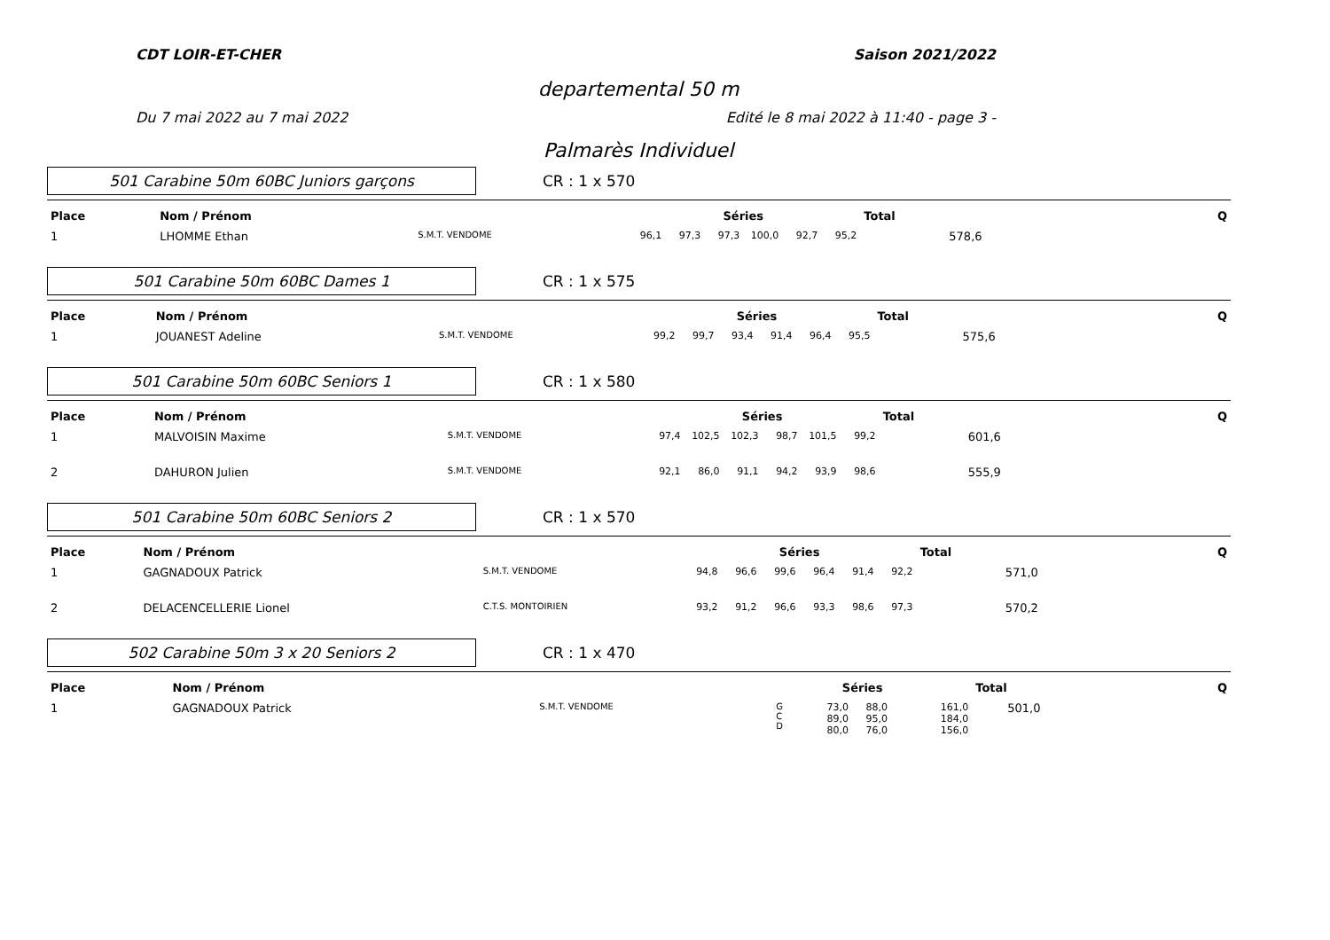CDT LOIR-ET-CHER Saison 2021/2022
departemental 50 m
Du 7 mai 2022 au 7 mai 2022 Edité le 8 mai 2022 à 11:40 - page 3 -
Palmarès Individuel
501 Carabine 50m 60BC Juniors garçons
CR : 1 x 570
| Place | Nom / Prénom | | Séries | | | | | | Total | Q |
| --- | --- | --- | --- | --- | --- | --- | --- | --- | --- | --- |
| 1 | LHOMME Ethan | S.M.T. VENDOME | 96,1 | 97,3 | 97,3 | 100,0 | 92,7 | 95,2 | 578,6 | |
501 Carabine 50m 60BC Dames 1
CR : 1 x 575
| Place | Nom / Prénom | | Séries | | | | | | Total | Q |
| --- | --- | --- | --- | --- | --- | --- | --- | --- | --- | --- |
| 1 | JOUANEST Adeline | S.M.T. VENDOME | 99,2 | 99,7 | 93,4 | 91,4 | 96,4 | 95,5 | 575,6 | |
501 Carabine 50m 60BC Seniors 1
CR : 1 x 580
| Place | Nom / Prénom | | Séries | | | | | | Total | Q |
| --- | --- | --- | --- | --- | --- | --- | --- | --- | --- | --- |
| 1 | MALVOISIN Maxime | S.M.T. VENDOME | 97,4 | 102,5 | 102,3 | 98,7 | 101,5 | 99,2 | 601,6 | |
| 2 | DAHURON Julien | S.M.T. VENDOME | 92,1 | 86,0 | 91,1 | 94,2 | 93,9 | 98,6 | 555,9 | |
501 Carabine 50m 60BC Seniors 2
CR : 1 x 570
| Place | Nom / Prénom | | Séries | | | | | | Total | Q |
| --- | --- | --- | --- | --- | --- | --- | --- | --- | --- | --- |
| 1 | GAGNADOUX Patrick | S.M.T. VENDOME | 94,8 | 96,6 | 99,6 | 96,4 | 91,4 | 92,2 | 571,0 | |
| 2 | DELACENCELLERIE Lionel | C.T.S. MONTOIRIEN | 93,2 | 91,2 | 96,6 | 93,3 | 98,6 | 97,3 | 570,2 | |
502 Carabine 50m 3 x 20 Seniors 2
CR : 1 x 470
| Place | Nom / Prénom | | | Séries | | | | Total | Q |
| --- | --- | --- | --- | --- | --- | --- | --- | --- | --- |
| 1 | GAGNADOUX Patrick | S.M.T. VENDOME | G C D | 73,0 89,0 80,0 | 88,0 95,0 76,0 | | 161,0 184,0 156,0 | 501,0 | |